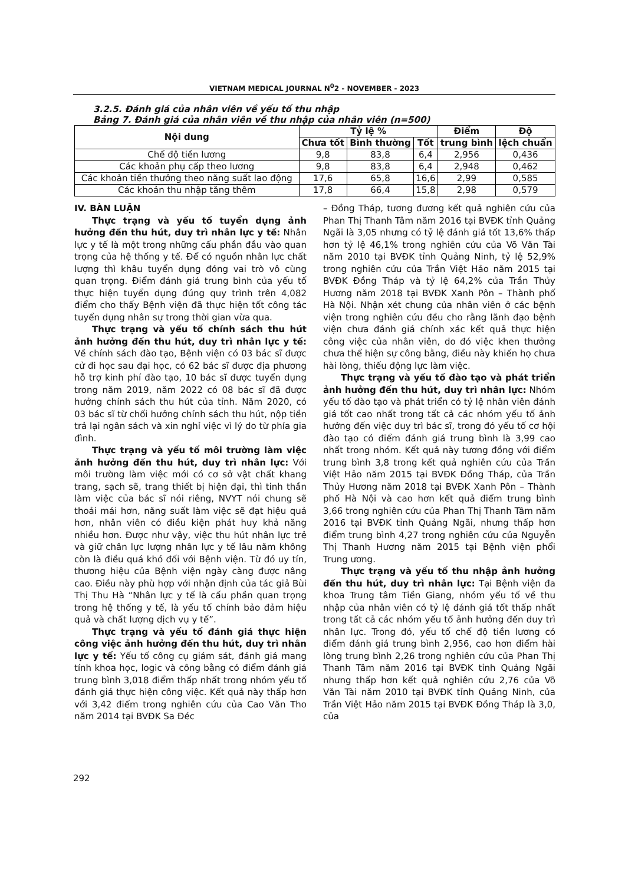VIETNAM MEDICAL JOURNAL N<sup>0</sup>2 - NOVEMBER - 2023
3.2.5. Đánh giá của nhân viên về yếu tố thu nhập
Bảng 7. Đánh giá của nhân viên về thu nhập của nhân viên (n=500)
| Nội dung | Tỷ lệ % | | | Điểm | Độ |
| --- | --- | --- | --- | --- | --- |
| | Chưa tốt | Bình thường | Tốt | trung bình | lệch chuẩn |
| Chế độ tiền lương | 9,8 | 83,8 | 6,4 | 2,956 | 0,436 |
| Các khoản phụ cấp theo lương | 9,8 | 83,8 | 6,4 | 2,948 | 0,462 |
| Các khoản tiền thưởng theo năng suất lao động | 17,6 | 65,8 | 16,6 | 2,99 | 0,585 |
| Các khoản thu nhập tăng thêm | 17,8 | 66,4 | 15,8 | 2,98 | 0,579 |
IV. BÀN LUẬN
Thực trạng và yếu tố tuyển dụng ảnh hưởng đến thu hút, duy trì nhân lực y tế: Nhân lực y tế là một trong những cấu phần đầu vào quan trọng của hệ thống y tế. Để có nguồn nhân lực chất lượng thì khâu tuyển dụng đóng vai trò vô cùng quan trọng. Điểm đánh giá trung bình của yếu tố thực hiện tuyển dụng đúng quy trình trên 4,082 điểm cho thấy Bệnh viện đã thực hiện tốt công tác tuyển dụng nhân sự trong thời gian vừa qua.
Thực trạng và yếu tố chính sách thu hút ảnh hưởng đến thu hút, duy trì nhân lực y tế: Về chính sách đào tạo, Bệnh viện có 03 bác sĩ được cử đi học sau đại học, có 62 bác sĩ được địa phương hỗ trợ kinh phí đào tạo, 10 bác sĩ được tuyển dụng trong năm 2019, năm 2022 có 08 bác sĩ đã được hưởng chính sách thu hút của tỉnh. Năm 2020, có 03 bác sĩ từ chối hưởng chính sách thu hút, nộp tiền trả lại ngân sách và xin nghỉ việc vì lý do từ phía gia đình.
Thực trạng và yếu tố môi trường làm việc ảnh hưởng đến thu hút, duy trì nhân lực: Với môi trường làm việc mới có cơ sở vật chất khang trang, sạch sẽ, trang thiết bị hiện đại, thì tinh thần làm việc của bác sĩ nói riêng, NVYT nói chung sẽ thoải mái hơn, năng suất làm việc sẽ đạt hiệu quả hơn, nhân viên có điều kiện phát huy khả năng nhiều hơn. Được như vậy, việc thu hút nhân lực trẻ và giữ chân lực lượng nhân lực y tế lâu năm không còn là điều quá khó đối với Bệnh viện. Từ đó uy tín, thương hiệu của Bệnh viện ngày càng được nâng cao. Điều này phù hợp với nhận định của tác giả Bùi Thị Thu Hà “Nhân lực y tế là cấu phần quan trọng trong hệ thống y tế, là yếu tố chính bảo đảm hiệu quả và chất lượng dịch vụ y tế”.
Thực trạng và yếu tố đánh giá thực hiện công việc ảnh hưởng đến thu hút, duy trì nhân lực y tế: Yếu tố công cụ giám sát, đánh giá mang tính khoa học, logic và công bằng có điểm đánh giá trung bình 3,018 điểm thấp nhất trong nhóm yếu tố đánh giá thực hiện công việc. Kết quả này thấp hơn với 3,42 điểm trong nghiên cứu của Cao Văn Tho năm 2014 tại BVĐK Sa Đéc
– Đồng Tháp, tương đương kết quả nghiên cứu của Phan Thị Thanh Tâm năm 2016 tại BVĐK tỉnh Quảng Ngãi là 3,05 nhưng có tỷ lệ đánh giá tốt 13,6% thấp hơn tỷ lệ 46,1% trong nghiên cứu của Võ Văn Tài năm 2010 tại BVĐK tỉnh Quảng Ninh, tỷ lệ 52,9% trong nghiên cứu của Trần Việt Hảo năm 2015 tại BVĐK Đồng Tháp và tỷ lệ 64,2% của Trần Thủy Hương năm 2018 tại BVĐK Xanh Pôn – Thành phố Hà Nội. Nhận xét chung của nhân viên ở các bệnh viện trong nghiên cứu đều cho rằng lãnh đạo bệnh viện chưa đánh giá chính xác kết quả thực hiện công việc của nhân viên, do đó việc khen thưởng chưa thể hiện sự công bằng, điều này khiến họ chưa hài lòng, thiếu động lực làm việc.
Thực trạng và yếu tố đào tạo và phát triển ảnh hưởng đến thu hút, duy trì nhân lực: Nhóm yếu tố đào tạo và phát triển có tỷ lệ nhân viên đánh giá tốt cao nhất trong tất cả các nhóm yếu tố ảnh hưởng đến việc duy trì bác sĩ, trong đó yếu tố cơ hội đào tạo có điểm đánh giá trung bình là 3,99 cao nhất trong nhóm. Kết quả này tương đồng với điểm trung bình 3,8 trong kết quả nghiên cứu của Trần Việt Hảo năm 2015 tại BVĐK Đồng Tháp, của Trần Thủy Hương năm 2018 tại BVĐK Xanh Pôn – Thành phố Hà Nội và cao hơn kết quả điểm trung bình 3,66 trong nghiên cứu của Phan Thị Thanh Tâm năm 2016 tại BVĐK tỉnh Quảng Ngãi, nhưng thấp hơn điểm trung bình 4,27 trong nghiên cứu của Nguyễn Thị Thanh Hương năm 2015 tại Bệnh viện phổi Trung ương.
Thực trạng và yếu tố thu nhập ảnh hưởng đến thu hút, duy trì nhân lực: Tại Bệnh viện đa khoa Trung tâm Tiền Giang, nhóm yếu tố về thu nhập của nhân viên có tỷ lệ đánh giá tốt thấp nhất trong tất cả các nhóm yếu tố ảnh hưởng đến duy trì nhân lực. Trong đó, yếu tố chế độ tiền lương có điểm đánh giá trung bình 2,956, cao hơn điểm hài lòng trung bình 2,26 trong nghiên cứu của Phan Thị Thanh Tâm năm 2016 tại BVĐK tỉnh Quảng Ngãi nhưng thấp hơn kết quả nghiên cứu 2,76 của Võ Văn Tài năm 2010 tại BVĐK tỉnh Quảng Ninh, của Trần Việt Hảo năm 2015 tại BVĐK Đồng Tháp là 3,0, của
292